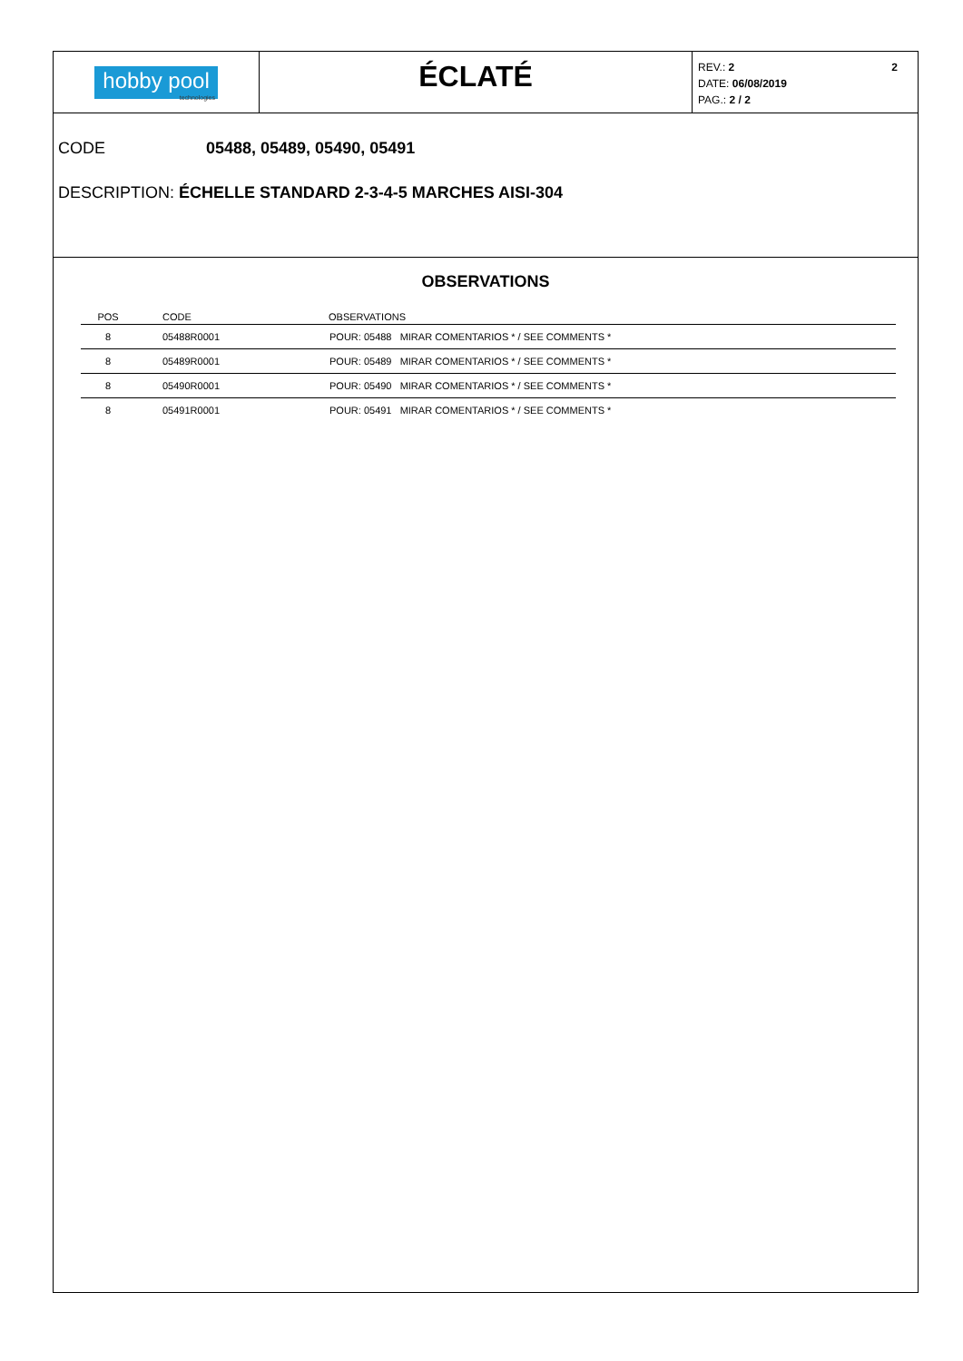hobby pool
technologies
ÉCLATÉ
2 REV.: 2
DATE: 06/08/2019
PAG.: 2 / 2
CODE 05488, 05489, 05490, 05491
DESCRIPTION: ÉCHELLE STANDARD 2-3-4-5 MARCHES AISI-304
OBSERVATIONS
| POS | CODE | OBSERVATIONS |
| --- | --- | --- |
| 8 | 05488R0001 | POUR: 05488 MIRAR COMENTARIOS * / SEE COMMENTS * |
| 8 | 05489R0001 | POUR: 05489 MIRAR COMENTARIOS * / SEE COMMENTS * |
| 8 | 05490R0001 | POUR: 05490 MIRAR COMENTARIOS * / SEE COMMENTS * |
| 8 | 05491R0001 | POUR: 05491 MIRAR COMENTARIOS * / SEE COMMENTS * |